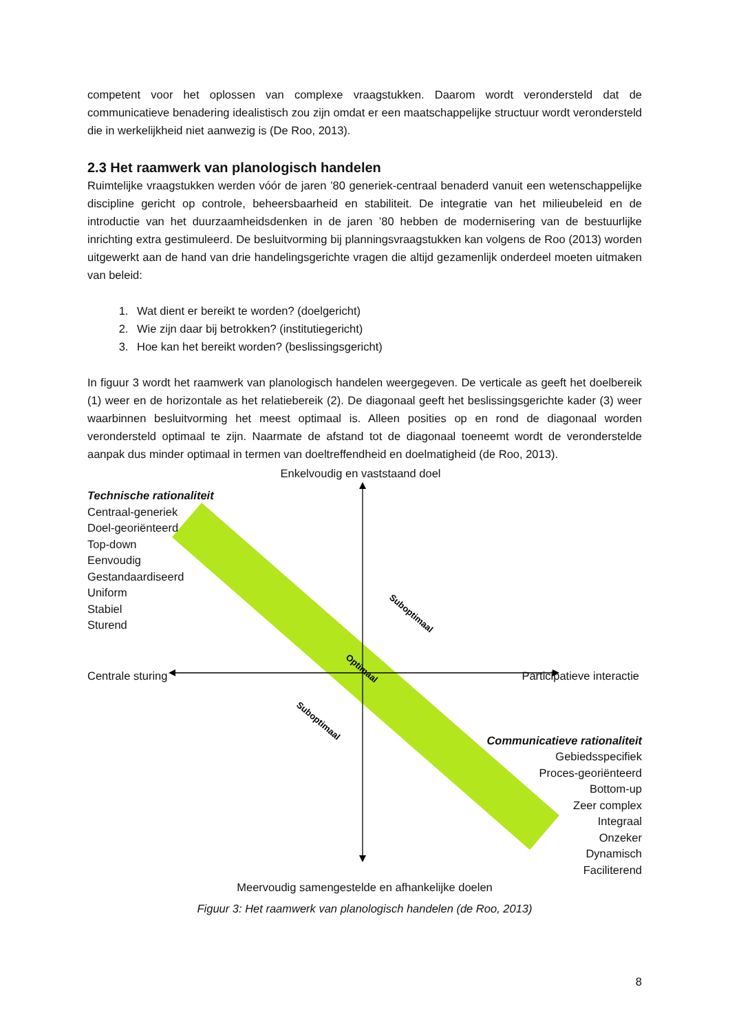competent voor het oplossen van complexe vraagstukken. Daarom wordt verondersteld dat de communicatieve benadering idealistisch zou zijn omdat er een maatschappelijke structuur wordt verondersteld die in werkelijkheid niet aanwezig is (De Roo, 2013).
2.3 Het raamwerk van planologisch handelen
Ruimtelijke vraagstukken werden vóór de jaren ’80 generiek-centraal benaderd vanuit een wetenschappelijke discipline gericht op controle, beheersbaarheid en stabiliteit. De integratie van het milieubeleid en de introductie van het duurzaamheidsdenken in de jaren ’80 hebben de modernisering van de bestuurlijke inrichting extra gestimuleerd. De besluitvorming bij planningsvraagstukken kan volgens de Roo (2013) worden uitgewerkt aan de hand van drie handelingsgerichte vragen die altijd gezamenlijk onderdeel moeten uitmaken van beleid:
1. Wat dient er bereikt te worden? (doelgericht)
2. Wie zijn daar bij betrokken? (institutiegericht)
3. Hoe kan het bereikt worden? (beslissingsgericht)
In figuur 3 wordt het raamwerk van planologisch handelen weergegeven. De verticale as geeft het doelbereik (1) weer en de horizontale as het relatiebereik (2). De diagonaal geeft het beslissingsgerichte kader (3) weer waarbinnen besluitvorming het meest optimaal is. Alleen posities op en rond de diagonaal worden verondersteld optimaal te zijn. Naarmate de afstand tot de diagonaal toeneemt wordt de veronderstelde aanpak dus minder optimaal in termen van doeltreffendheid en doelmatigheid (de Roo, 2013).
Suboptimaal
Optimaal
Suboptimaal
Enkelvoudig en vaststaand doel
Technische rationaliteit
Centraal-generiek
Doel-georiënteerd
Top-down
Eenvoudig
Gestandaardiseerd
Uniform
Stabiel
Sturend
Centrale sturing Participatieve interactie
Communicatieve rationaliteit
Gebiedsspecifiek
Proces-georiënteerd
Bottom-up
Zeer complex
Integraal
Onzeker
Dynamisch
Faciliterend
Meervoudig samengestelde en afhankelijke doelen
Figuur 3: Het raamwerk van planologisch handelen (de Roo, 2013)
8